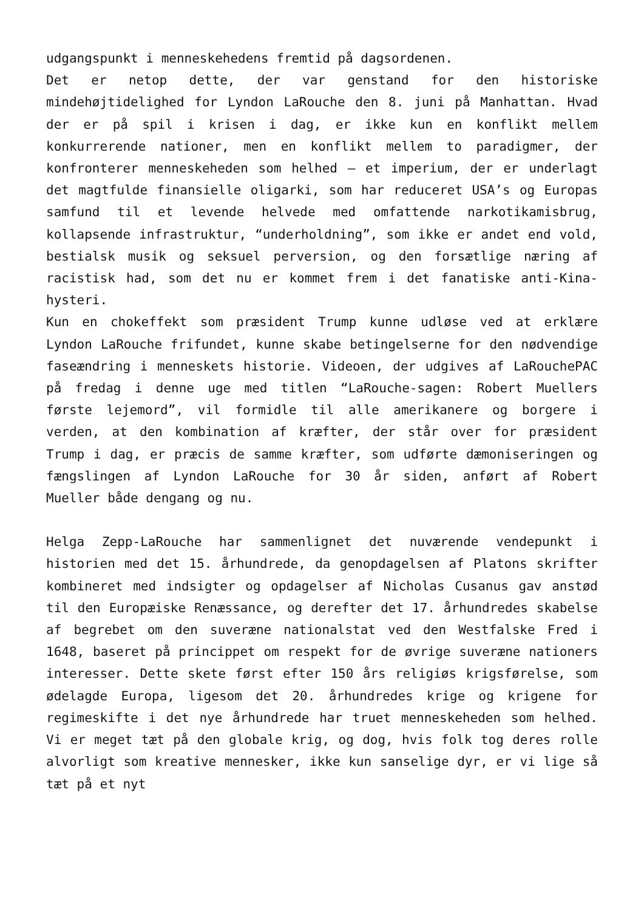udgangspunkt i menneskehedens fremtid på dagsordenen.
Det er netop dette, der var genstand for den historiske mindehøjtidelighed for Lyndon LaRouche den 8. juni på Manhattan. Hvad der er på spil i krisen i dag, er ikke kun en konflikt mellem konkurrerende nationer, men en konflikt mellem to paradigmer, der konfronterer menneskeheden som helhed – et imperium, der er underlagt det magtfulde finansielle oligarki, som har reduceret USA’s og Europas samfund til et levende helvede med omfattende narkotikamisbrug, kollapsende infrastruktur, “underholdning”, som ikke er andet end vold, bestialsk musik og seksuel perversion, og den forsætlige næring af racistisk had, som det nu er kommet frem i det fanatiske anti-Kina-hysteri.
Kun en chokeffekt som præsident Trump kunne udløse ved at erklære Lyndon LaRouche frifundet, kunne skabe betingelserne for den nødvendige faseændring i menneskets historie. Videoen, der udgives af LaRouchePAC på fredag i denne uge med titlen “LaRouche-sagen: Robert Muellers første lejemord”, vil formidle til alle amerikanere og borgere i verden, at den kombination af kræfter, der står over for præsident Trump i dag, er præcis de samme kræfter, som udførte dæmoniseringen og fængslingen af Lyndon LaRouche for 30 år siden, anført af Robert Mueller både dengang og nu.
Helga Zepp-LaRouche har sammenlignet det nuværende vendepunkt i historien med det 15. århundrede, da genopdagelsen af Platons skrifter kombineret med indsigter og opdagelser af Nicholas Cusanus gav anstød til den Europæiske Renæssance, og derefter det 17. århundredes skabelse af begrebet om den suveræne nationalstat ved den Westfalske Fred i 1648, baseret på princippet om respekt for de øvrige suveræne nationers interesser. Dette skete først efter 150 års religiøs krigsførelse, som ødelagde Europa, ligesom det 20. århundredes krige og krigene for regimeskifte i det nye århundrede har truet menneskeheden som helhed. Vi er meget tæt på den globale krig, og dog, hvis folk tog deres rolle alvorligt som kreative mennesker, ikke kun sanselige dyr, er vi lige så tæt på et nyt